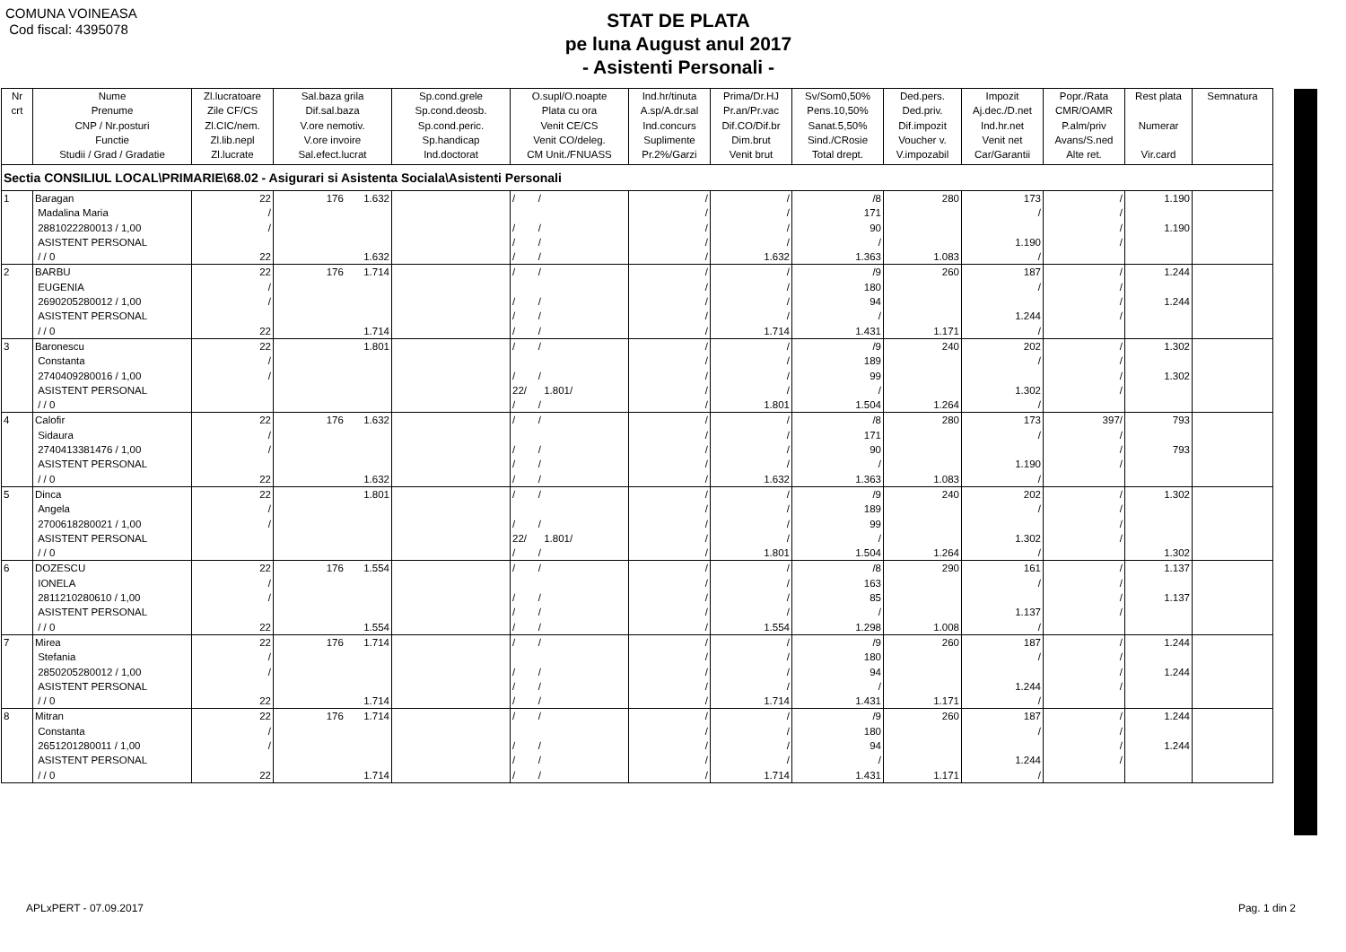COMUNA VOINEASA
Cod fiscal: 4395078
STAT DE PLATA
pe luna August anul 2017
- Asistenti Personali -
| Nr crt | Nume Prenume CNP / Nr.posturi Functie Studii / Grad / Gradatie | Zl.lucratoare Zile CF/CS Zl.CIC/nem. Zl.lib.nepl Zl.lucrate | Sal.baza grila Dif.sal.baza V.ore nemotiv. V.ore invoire Sal.efect.lucrat | Sp.cond.grele Sp.cond.deosb. Sp.cond.peric. Sp.handicap Ind.doctorat | O.supl/O.noapte Plata cu ora Venit CE/CS Venit CO/deleg. CM Unit./FNUASS | Ind.hr/tinuta A.sp/A.dr.sal Ind.concurs Suplimente Pr.2%/Garzi | Prima/Dr.HJ Pr.an/Pr.vac Dif.CO/Dif.br Dim.brut Venit brut | Sv/Som0,50% Pens.10,50% Sanat.5,50% Sind./CRosie Total drept. | Ded.pers. Ded.priv. Dif.impozit Voucher v. V.impozabil | Impozit Aj.dec./D.net Ind.hr.net Venit net Car/Garantii | Popr./Rata CMR/OAMR P.alm/priv Avans/S.ned Alte ret. | Rest plata Numerar Vir.card | Semnatura |
| --- | --- | --- | --- | --- | --- | --- | --- | --- | --- | --- | --- | --- | --- |
| Sectia CONSILIUL LOCAL\PRIMARIE\68.02 - Asigurari si Asistenta Sociala\Asistenti Personali | | | | | | | | | | | | | |
| 1 | Baragan Madalina Maria 2881022280013 / 1,00 ASISTENT PERSONAL / / 0 | 22 / / 22 | 176 1.632 1.632 | | / / / / / / / / | / / / / / | / / / / 1.632 | /8 171 90 / 1.363 | 280 1.083 | 173 / 1.190 / | / / / / | 1.190 1.190 | |
| 2 | BARBU EUGENIA 2690205280012 / 1,00 ASISTENT PERSONAL / / 0 | 22 / / 22 | 176 1.714 1.714 | | / / / / / / / / | / / / / / | / / / / 1.714 | /9 180 94 / 1.431 | 260 1.171 | 187 / 1.244 / | / / / / | 1.244 1.244 | |
| 3 | Baronescu Constanta 2740409280016 / 1,00 ASISTENT PERSONAL / / 0 | 22 / / | 1.801 | | / / / / 22/ 1.801/ / / | / / / / / | / / / / 1.801 | /9 189 99 / 1.504 | 240 1.264 | 202 / 1.302 / | / / / / | 1.302 1.302 | |
| 4 | Calofir Sidaura 2740413381476 / 1,00 ASISTENT PERSONAL / / 0 | 22 / / 22 | 176 1.632 1.632 | | / / / / / / / / | / / / / / | / / / / 1.632 | /8 171 90 / 1.363 | 280 1.083 | 173 / 1.190 / | 397/ / / / | 793 793 | |
| 5 | Dinca Angela 2700618280021 / 1,00 ASISTENT PERSONAL / / 0 | 22 / / | 1.801 | | / / / / 22/ 1.801/ / / | / / / / / | / / / / 1.801 | /9 189 99 / 1.504 | 240 1.264 | 202 / 1.302 / | / / / / | 1.302 1.302 | |
| 6 | DOZESCU IONELA 2811210280610 / 1,00 ASISTENT PERSONAL / / 0 | 22 / / 22 | 176 1.554 1.554 | | / / / / / / / / | / / / / / | / / / / 1.554 | /8 163 85 / 1.298 | 290 1.008 | 161 / 1.137 / | / / / / | 1.137 1.137 | |
| 7 | Mirea Stefania 2850205280012 / 1,00 ASISTENT PERSONAL / / 0 | 22 / / 22 | 176 1.714 1.714 | | / / / / / / / / | / / / / / | / / / / 1.714 | /9 180 94 / 1.431 | 260 1.171 | 187 / 1.244 / | / / / / | 1.244 1.244 | |
| 8 | Mitran Constanta 2651201280011 / 1,00 ASISTENT PERSONAL / / 0 | 22 / / 22 | 176 1.714 1.714 | | / / / / / / / / | / / / / / | / / / / 1.714 | /9 180 94 / 1.431 | 260 1.171 | 187 / 1.244 / | / / / / | 1.244 1.244 | |
APLxPERT - 07.09.2017 Pag. 1 din 2